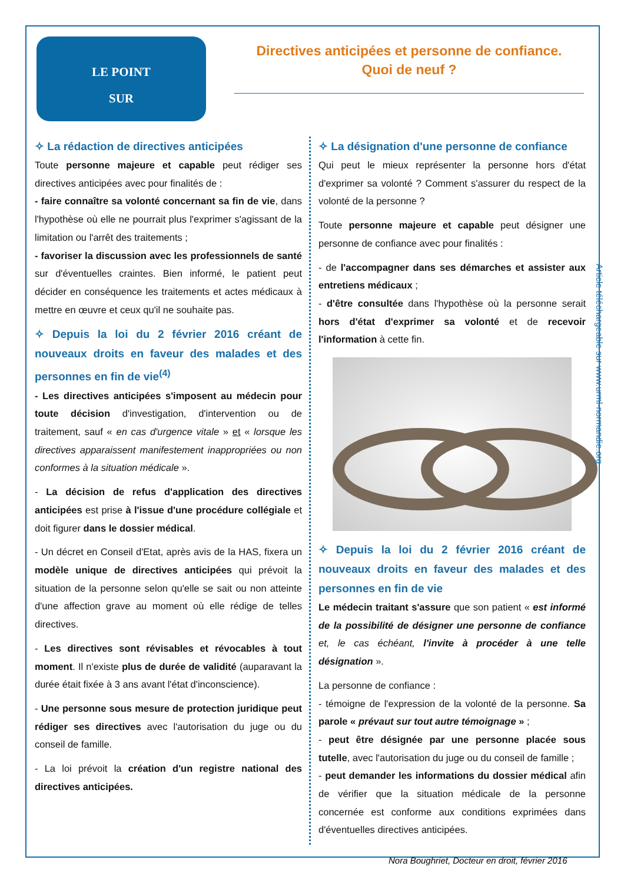LE POINT
SUR
Directives anticipées et personne de confiance.
Quoi de neuf ?
✧ La rédaction de directives anticipées
Toute personne majeure et capable peut rédiger ses directives anticipées avec pour finalités de :
- faire connaître sa volonté concernant sa fin de vie, dans l'hypothèse où elle ne pourrait plus l'exprimer s'agissant de la limitation ou l'arrêt des traitements ;
- favoriser la discussion avec les professionnels de santé sur d'éventuelles craintes. Bien informé, le patient peut décider en conséquence les traitements et actes médicaux à mettre en œuvre et ceux qu'il ne souhaite pas.
✧ Depuis la loi du 2 février 2016 créant de nouveaux droits en faveur des malades et des personnes en fin de vie<sup>(4)</sup>
- Les directives anticipées s'imposent au médecin pour toute décision d'investigation, d'intervention ou de traitement, sauf « en cas d'urgence vitale » et « lorsque les directives apparaissent manifestement inappropriées ou non conformes à la situation médicale ».
- La décision de refus d'application des directives anticipées est prise à l'issue d'une procédure collégiale et doit figurer dans le dossier médical.
- Un décret en Conseil d'Etat, après avis de la HAS, fixera un modèle unique de directives anticipées qui prévoit la situation de la personne selon qu'elle se sait ou non atteinte d'une affection grave au moment où elle rédige de telles directives.
- Les directives sont révisables et révocables à tout moment. Il n'existe plus de durée de validité (auparavant la durée était fixée à 3 ans avant l'état d'inconscience).
- Une personne sous mesure de protection juridique peut rédiger ses directives avec l'autorisation du juge ou du conseil de famille.
- La loi prévoit la création d'un registre national des directives anticipées.
✧ La désignation d'une personne de confiance
Qui peut le mieux représenter la personne hors d'état d'exprimer sa volonté ? Comment s'assurer du respect de la volonté de la personne ?
Toute personne majeure et capable peut désigner une personne de confiance avec pour finalités :
- de l'accompagner dans ses démarches et assister aux entretiens médicaux ;
- d'être consultée dans l'hypothèse où la personne serait hors d'état d'exprimer sa volonté et de recevoir l'information à cette fin.
✧ Depuis la loi du 2 février 2016 créant de nouveaux droits en faveur des malades et des personnes en fin de vie
Le médecin traitant s'assure que son patient « est informé de la possibilité de désigner une personne de confiance et, le cas échéant, l'invite à procéder à une telle désignation ».
La personne de confiance :
- témoigne de l'expression de la volonté de la personne. Sa parole « prévaut sur tout autre témoignage » ;
- peut être désignée par une personne placée sous tutelle, avec l'autorisation du juge ou du conseil de famille ;
- peut demander les informations du dossier médical afin de vérifier que la situation médicale de la personne concernée est conforme aux conditions exprimées dans d'éventuelles directives anticipées.
Article téléchargeable sur www.urml-normandie.org
Nora Boughriet, Docteur en droit, février 2016